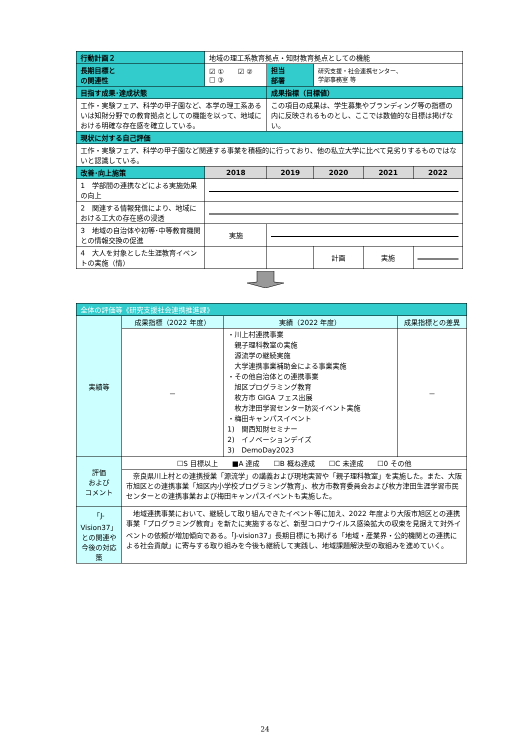| 行動計画２ | 地域の理工系教育拠点・知財教育拠点としての機能 | | | | | |
| 長期目標と の関連性 | ☑ ① ☑ ② ☐ ③ | | 担当 部署 | 研究支援・社会連携センター、 学部事務室 等 | | |
| 目指す成果･達成状態 | | | 成果指標（目標値） | | | |
| 工作・実験フェア、科学の甲子園など、本学の理工系あるいは知財分野での教育拠点としての機能を以って、地域における明確な存在感を確立している。 | | | この項目の成果は、学生募集やブランディング等の指標の内に反映されるものとし、ここでは数値的な目標は掲げない。 | | | |
| 現状に対する自己評価 | | | | | | |
| 工作・実験フェア、科学の甲子園など関連する事業を積極的に行っており、他の私立大学に比べて見劣りするものではないと認識している。 | | | | | | |
| 改善･向上施策 | | 2018 | 2019 | 2020 | 2021 | 2022 |
| 1 学部間の連携などによる実施効果の向上 | | | | | | |
| 2 関連する情報発信により、地域における工大の存在感の浸透 | | | | | | |
| 3 地域の自治体や初等･中等教育機関との情報交換の促進 | | 実施 | | | | |
| 4 大人を対象とした生涯教育イベントの実施（情） | | | | 計画 | 実施 | |
| 全体の評価等《研究支援社会連携推進課》 | | | |
| 実績等 | 成果指標（2022 年度） | 実績（2022 年度） | 成果指標との差異 |
| | － | ・川上村連携事業 親子理科教室の実施 源流学の継続実施 大学連携事業補助金による事業実施 ・その他自治体との連携事業 旭区プログラミング教育 枚方市 GIGA フェス出展 枚方津田学習センター防災イベント実施 ・梅田キャンパスイベント 1) 関西知財セミナー 2) イノベーションデイズ 3) DemoDay2023 | － |
| 評価 および コメント | ☐S 目標以上 ■A 達成 ☐B 概ね達成 ☐C 未達成 ☐0 その他 | | |
| | 奈良県川上村との連携授業「源流学」の講義および現地実習や「親子理科教室」を実施した。また、大阪市旭区との連携事業「旭区内小学校プログラミング教育」、枚方市教育委員会および枚方津田生涯学習市民センターとの連携事業および梅田キャンパスイベントも実施した。 | | |
| 「J-Vision37」との関連や今後の対応策 | 地域連携事業において、継続して取り組んできたイベント等に加え、2022 年度より大阪市旭区との連携事業「プログラミング教育」を新たに実施するなど、新型コロナウイルス感染拡大の収束を見据えて対外イベントの依頼が増加傾向である。「J-vision37」長期目標にも掲げる「地域・産業界・公的機関との連携による社会貢献」に寄与する取り組みを今後も継続して実践し、地域課題解決型の取組みを進めていく。 | | |
24